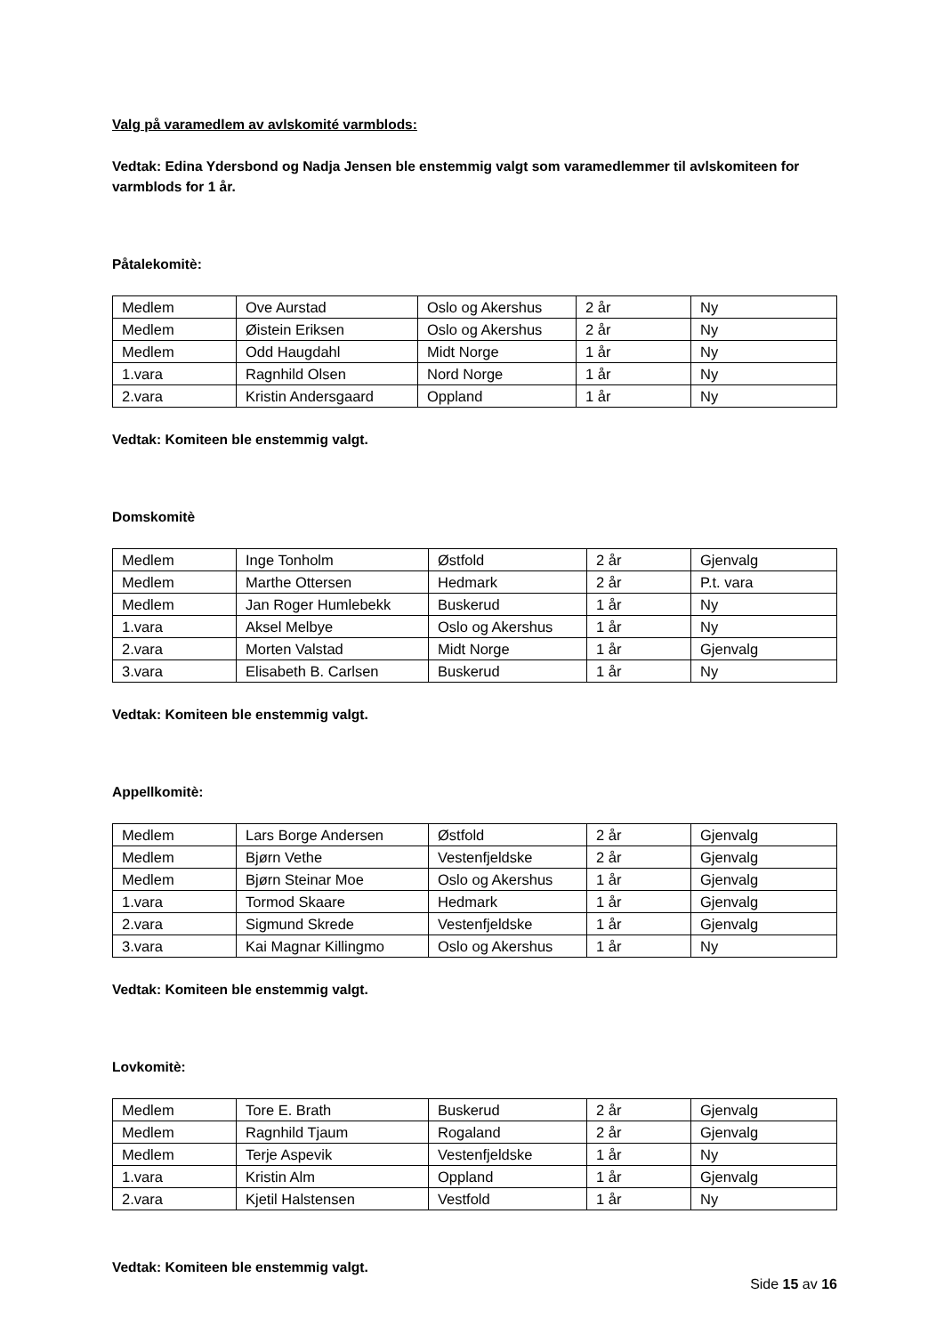Valg på varamedlem av avlskomité varmblods:
Vedtak: Edina Ydersbond og Nadja Jensen ble enstemmig valgt som varamedlemmer til avlskomiteen for varmblods for 1 år.
Påtalekomitè:
| Medlem | Ove Aurstad | Oslo og Akershus | 2 år | Ny |
| Medlem | Øistein Eriksen | Oslo og Akershus | 2 år | Ny |
| Medlem | Odd Haugdahl | Midt Norge | 1 år | Ny |
| 1.vara | Ragnhild Olsen | Nord Norge | 1 år | Ny |
| 2.vara | Kristin Andersgaard | Oppland | 1 år | Ny |
Vedtak: Komiteen ble enstemmig valgt.
Domskomitè
| Medlem | Inge Tonholm | Østfold | 2 år | Gjenvalg |
| Medlem | Marthe Ottersen | Hedmark | 2 år | P.t. vara |
| Medlem | Jan Roger Humlebekk | Buskerud | 1 år | Ny |
| 1.vara | Aksel Melbye | Oslo og Akershus | 1 år | Ny |
| 2.vara | Morten Valstad | Midt Norge | 1 år | Gjenvalg |
| 3.vara | Elisabeth B. Carlsen | Buskerud | 1 år | Ny |
Vedtak: Komiteen ble enstemmig valgt.
Appellkomitè:
| Medlem | Lars Borge Andersen | Østfold | 2 år | Gjenvalg |
| Medlem | Bjørn Vethe | Vestenfjeldske | 2 år | Gjenvalg |
| Medlem | Bjørn Steinar Moe | Oslo og Akershus | 1 år | Gjenvalg |
| 1.vara | Tormod Skaare | Hedmark | 1 år | Gjenvalg |
| 2.vara | Sigmund Skrede | Vestenfjeldske | 1 år | Gjenvalg |
| 3.vara | Kai Magnar Killingmo | Oslo og Akershus | 1 år | Ny |
Vedtak: Komiteen ble enstemmig valgt.
Lovkomitè:
| Medlem | Tore E. Brath | Buskerud | 2 år | Gjenvalg |
| Medlem | Ragnhild Tjaum | Rogaland | 2 år | Gjenvalg |
| Medlem | Terje Aspevik | Vestenfjeldske | 1 år | Ny |
| 1.vara | Kristin Alm | Oppland | 1 år | Gjenvalg |
| 2.vara | Kjetil Halstensen | Vestfold | 1 år | Ny |
Vedtak: Komiteen ble enstemmig valgt.
Side 15 av 16